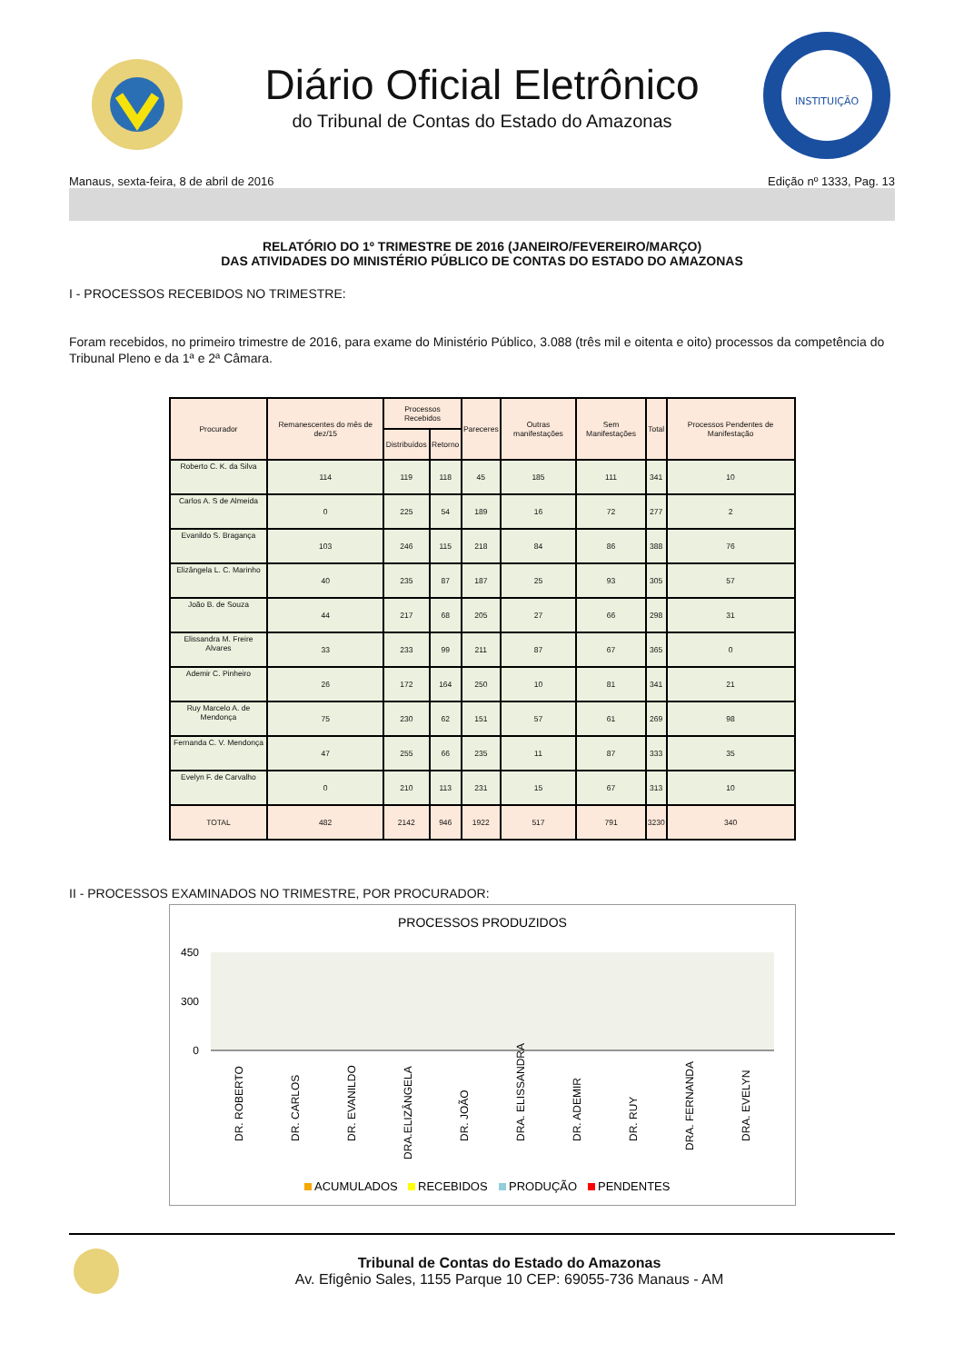Diário Oficial Eletrônico
do Tribunal de Contas do Estado do Amazonas
INSTITUIÇÃO
Manaus, sexta-feira, 8 de abril de 2016 Edição nº 1333, Pag. 13
RELATÓRIO DO 1º TRIMESTRE DE 2016 (JANEIRO/FEVEREIRO/MARÇO)
DAS ATIVIDADES DO MINISTÉRIO PÚBLICO DE CONTAS DO ESTADO DO AMAZONAS
I - PROCESSOS RECEBIDOS NO TRIMESTRE:
Foram recebidos, no primeiro trimestre de 2016, para exame do Ministério Público, 3.088 (três mil e oitenta e oito) processos da competência do Tribunal Pleno e da 1ª e 2ª Câmara.
| Procurador | Remanescentes do mês de dez/15 | Processos Recebidos | | Pareceres | Outras manifestações | Sem Manifestações | Total | Processos Pendentes de Manifestação |
| --- | --- | --- | --- | --- | --- | --- | --- | --- |
| | | Distribuídos | Retorno | | | | | |
| Roberto C. K. da Silva | 114 | 119 | 118 | 45 | 185 | 111 | 341 | 10 |
| Carlos A. S de Almeida | 0 | 225 | 54 | 189 | 16 | 72 | 277 | 2 |
| Evanildo S. Bragança | 103 | 246 | 115 | 218 | 84 | 86 | 388 | 76 |
| Elizângela L. C. Marinho | 40 | 235 | 87 | 187 | 25 | 93 | 305 | 57 |
| João B. de Souza | 44 | 217 | 68 | 205 | 27 | 66 | 298 | 31 |
| Elissandra M. Freire Alvares | 33 | 233 | 99 | 211 | 87 | 67 | 365 | 0 |
| Ademir C. Pinheiro | 26 | 172 | 164 | 250 | 10 | 81 | 341 | 21 |
| Ruy Marcelo A. de Mendonça | 75 | 230 | 62 | 151 | 57 | 61 | 269 | 98 |
| Fernanda C. V. Mendonça | 47 | 255 | 66 | 235 | 11 | 87 | 333 | 35 |
| Evelyn F. de Carvalho | 0 | 210 | 113 | 231 | 15 | 67 | 313 | 10 |
| TOTAL | 482 | 2142 | 946 | 1922 | 517 | 791 | 3230 | 340 |
II - PROCESSOS EXAMINADOS NO TRIMESTRE, POR PROCURADOR:
PROCESSOS PRODUZIDOS
450
300
0
DR. ROBERTO
DR. CARLOS
DR. EVANILDO
DRA.ELIZÂNGELA
DR. JOÃO
DRA. ELISSANDRA
DR. ADEMIR
DR. RUY
DRA. FERNANDA
DRA. EVELYN
ACUMULADOS
RECEBIDOS
PRODUÇÃO
PENDENTES
Tribunal de Contas do Estado do Amazonas
Av. Efigênio Sales, 1155 Parque 10 CEP: 69055-736 Manaus - AM